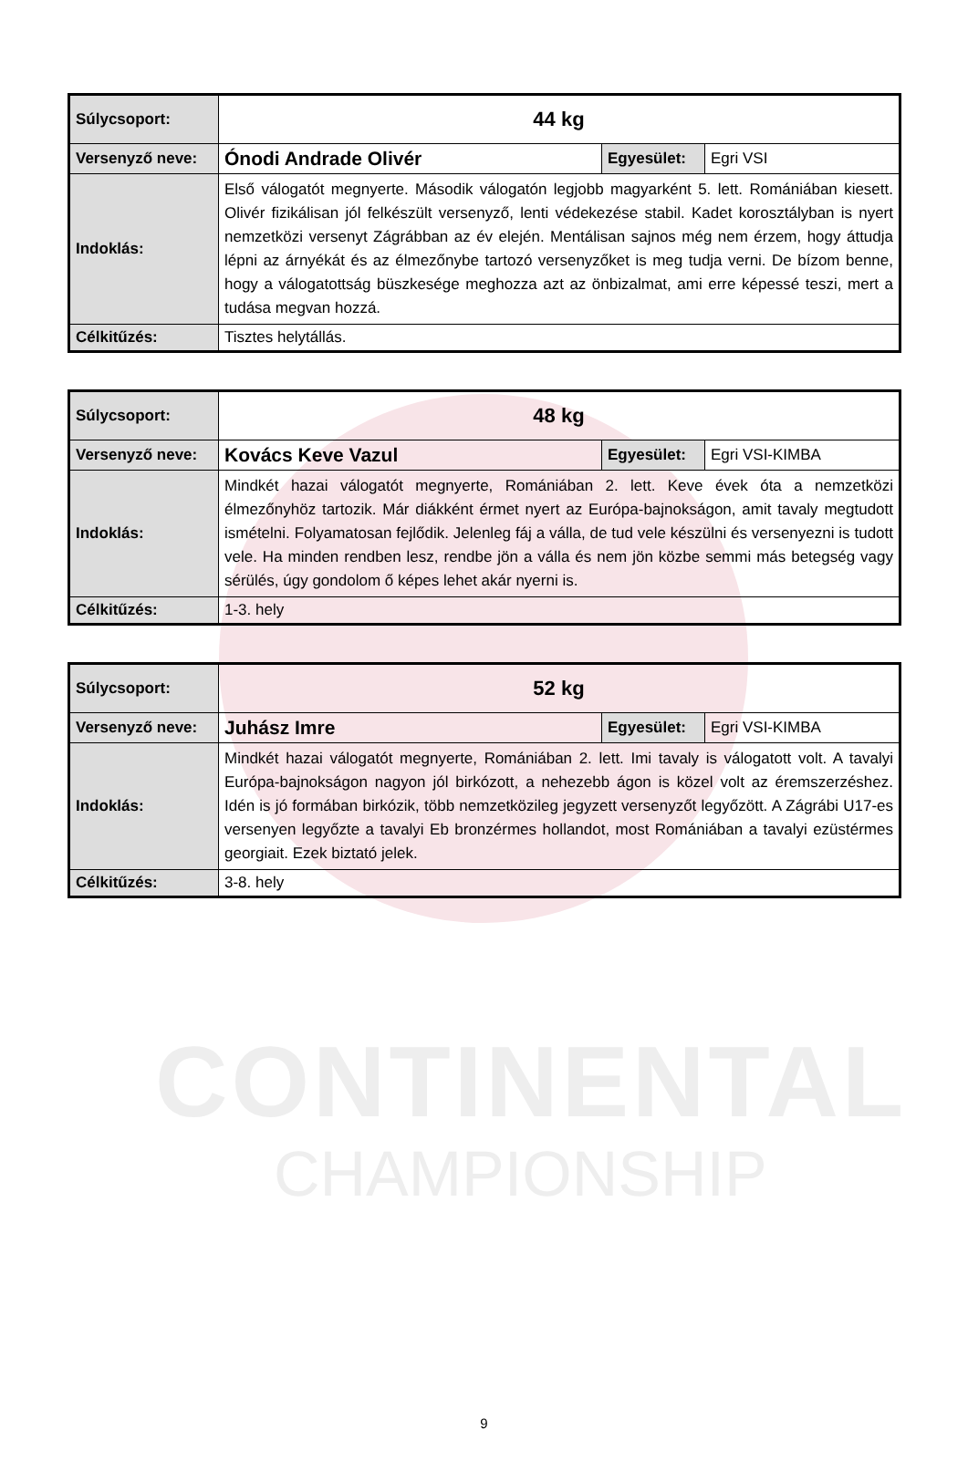CONTINENTAL
CHAMPIONSHIP
| Súlycsoport: | 44 kg | | |
| Versenyző neve: | Ónodi Andrade Olivér | Egyesület: | Egri VSI |
| Indoklás: | Első válogatót megnyerte. Második válogatón legjobb magyarként 5. lett. Romániában kiesett. Olivér fizikálisan jól felkészült versenyző, lenti védekezése stabil. Kadet korosztályban is nyert nemzetközi versenyt Zágrábban az év elején. Mentálisan sajnos még nem érzem, hogy áttudja lépni az árnyékát és az élmezőnybe tartozó versenyzőket is meg tudja verni. De bízom benne, hogy a válogatottság büszkesége meghozza azt az önbizalmat, ami erre képessé teszi, mert a tudása megvan hozzá. | | |
| Célkitűzés: | Tisztes helytállás. | | |
| Súlycsoport: | 48 kg | | |
| Versenyző neve: | Kovács Keve Vazul | Egyesület: | Egri VSI-KIMBA |
| Indoklás: | Mindkét hazai válogatót megnyerte, Romániában 2. lett. Keve évek óta a nemzetközi élmezőnyhöz tartozik. Már diákként érmet nyert az Európa-bajnokságon, amit tavaly megtudott ismételni. Folyamatosan fejlődik. Jelenleg fáj a válla, de tud vele készülni és versenyezni is tudott vele. Ha minden rendben lesz, rendbe jön a válla és nem jön közbe semmi más betegség vagy sérülés, úgy gondolom ő képes lehet akár nyerni is. | | |
| Célkitűzés: | 1-3. hely | | |
| Súlycsoport: | 52 kg | | |
| Versenyző neve: | Juhász Imre | Egyesület: | Egri VSI-KIMBA |
| Indoklás: | Mindkét hazai válogatót megnyerte, Romániában 2. lett. Imi tavaly is válogatott volt. A tavalyi Európa-bajnokságon nagyon jól birkózott, a nehezebb ágon is közel volt az éremszerzéshez. Idén is jó formában birkózik, több nemzetközileg jegyzett versenyzőt legyőzött. A Zágrábi U17-es versenyen legyőzte a tavalyi Eb bronzérmes hollandot, most Romániában a tavalyi ezüstérmes georgiait. Ezek biztató jelek. | | |
| Célkitűzés: | 3-8. hely | | |
9